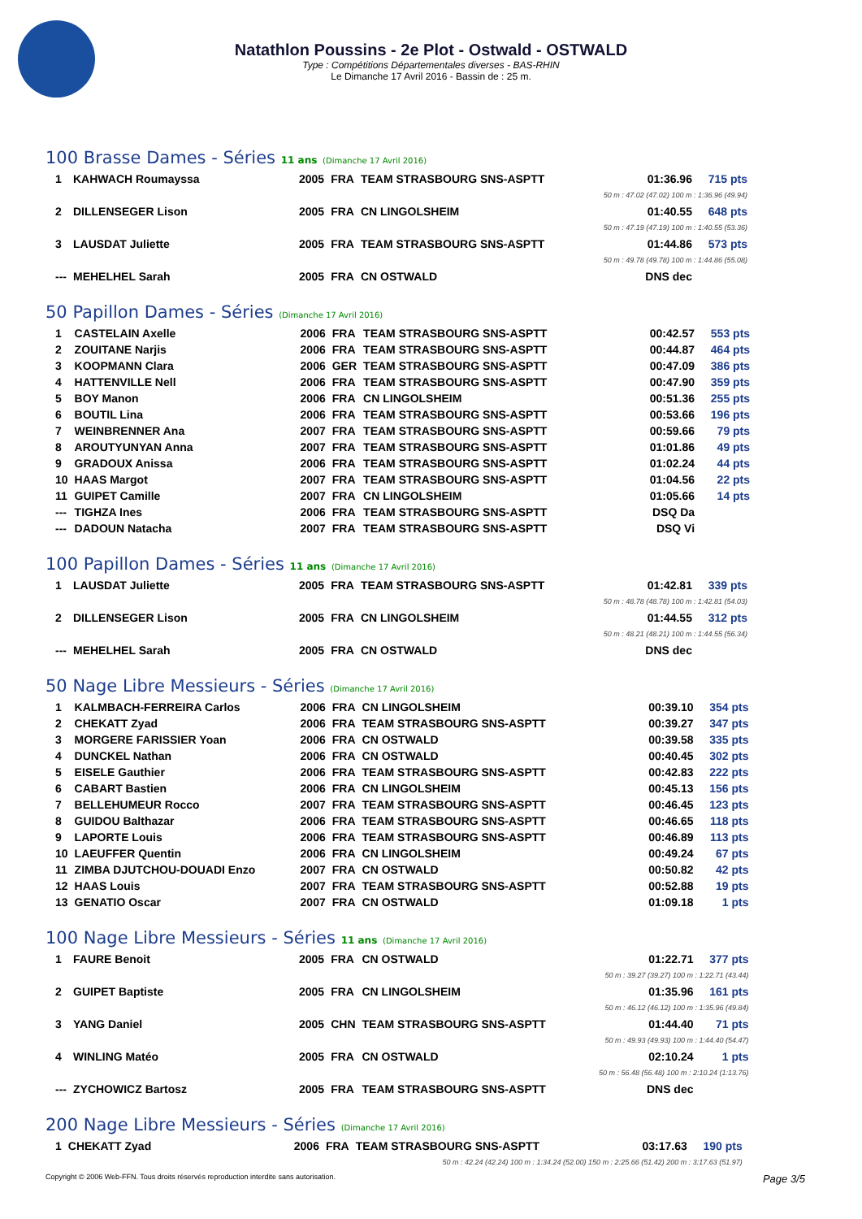Natathlon Poussins - 2e Plot - Ostwald - OSTWALD
Type : Compétitions Départementales diverses - BAS-RHIN
Le Dimanche 17 Avril 2016 - Bassin de : 25 m.
100 Brasse Dames - Séries 11 ans (Dimanche 17 Avril 2016)
| 1 | KAHWACH Roumayssa | 2005 | FRA | TEAM STRASBOURG SNS-ASPTT | 01:36.96 | 715 pts |
| 50 m : 47.02 (47.02) 100 m : 1:36.96 (49.94) | | | | | | |
| 2 | DILLENSEGER Lison | 2005 | FRA | CN LINGOLSHEIM | 01:40.55 | 648 pts |
| 50 m : 47.19 (47.19) 100 m : 1:40.55 (53.36) | | | | | | |
| 3 | LAUSDAT Juliette | 2005 | FRA | TEAM STRASBOURG SNS-ASPTT | 01:44.86 | 573 pts |
| 50 m : 49.78 (49.78) 100 m : 1:44.86 (55.08) | | | | | | |
| --- | MEHELHEL Sarah | 2005 | FRA | CN OSTWALD | DNS dec | |
50 Papillon Dames - Séries (Dimanche 17 Avril 2016)
| 1 | CASTELAIN Axelle | 2006 | FRA | TEAM STRASBOURG SNS-ASPTT | 00:42.57 | 553 pts |
| 2 | ZOUITANE Narjis | 2006 | FRA | TEAM STRASBOURG SNS-ASPTT | 00:44.87 | 464 pts |
| 3 | KOOPMANN Clara | 2006 | GER | TEAM STRASBOURG SNS-ASPTT | 00:47.09 | 386 pts |
| 4 | HATTENVILLE Nell | 2006 | FRA | TEAM STRASBOURG SNS-ASPTT | 00:47.90 | 359 pts |
| 5 | BOY Manon | 2006 | FRA | CN LINGOLSHEIM | 00:51.36 | 255 pts |
| 6 | BOUTIL Lina | 2006 | FRA | TEAM STRASBOURG SNS-ASPTT | 00:53.66 | 196 pts |
| 7 | WEINBRENNER Ana | 2007 | FRA | TEAM STRASBOURG SNS-ASPTT | 00:59.66 | 79 pts |
| 8 | AROUTYUNYAN Anna | 2007 | FRA | TEAM STRASBOURG SNS-ASPTT | 01:01.86 | 49 pts |
| 9 | GRADOUX Anissa | 2006 | FRA | TEAM STRASBOURG SNS-ASPTT | 01:02.24 | 44 pts |
| 10 | HAAS Margot | 2007 | FRA | TEAM STRASBOURG SNS-ASPTT | 01:04.56 | 22 pts |
| 11 | GUIPET Camille | 2007 | FRA | CN LINGOLSHEIM | 01:05.66 | 14 pts |
| --- | TIGHZA Ines | 2006 | FRA | TEAM STRASBOURG SNS-ASPTT | DSQ Da | |
| --- | DADOUN Natacha | 2007 | FRA | TEAM STRASBOURG SNS-ASPTT | DSQ Vi | |
100 Papillon Dames - Séries 11 ans (Dimanche 17 Avril 2016)
| 1 | LAUSDAT Juliette | 2005 | FRA | TEAM STRASBOURG SNS-ASPTT | 01:42.81 | 339 pts |
| 50 m : 48.78 (48.78) 100 m : 1:42.81 (54.03) | | | | | | |
| 2 | DILLENSEGER Lison | 2005 | FRA | CN LINGOLSHEIM | 01:44.55 | 312 pts |
| 50 m : 48.21 (48.21) 100 m : 1:44.55 (56.34) | | | | | | |
| --- | MEHELHEL Sarah | 2005 | FRA | CN OSTWALD | DNS dec | |
50 Nage Libre Messieurs - Séries (Dimanche 17 Avril 2016)
| 1 | KALMBACH-FERREIRA Carlos | 2006 | FRA | CN LINGOLSHEIM | 00:39.10 | 354 pts |
| 2 | CHEKATT Zyad | 2006 | FRA | TEAM STRASBOURG SNS-ASPTT | 00:39.27 | 347 pts |
| 3 | MORGERE FARISSIER Yoan | 2006 | FRA | CN OSTWALD | 00:39.58 | 335 pts |
| 4 | DUNCKEL Nathan | 2006 | FRA | CN OSTWALD | 00:40.45 | 302 pts |
| 5 | EISELE Gauthier | 2006 | FRA | TEAM STRASBOURG SNS-ASPTT | 00:42.83 | 222 pts |
| 6 | CABART Bastien | 2006 | FRA | CN LINGOLSHEIM | 00:45.13 | 156 pts |
| 7 | BELLEHUMEUR Rocco | 2007 | FRA | TEAM STRASBOURG SNS-ASPTT | 00:46.45 | 123 pts |
| 8 | GUIDOU Balthazar | 2006 | FRA | TEAM STRASBOURG SNS-ASPTT | 00:46.65 | 118 pts |
| 9 | LAPORTE Louis | 2006 | FRA | TEAM STRASBOURG SNS-ASPTT | 00:46.89 | 113 pts |
| 10 | LAEUFFER Quentin | 2006 | FRA | CN LINGOLSHEIM | 00:49.24 | 67 pts |
| 11 | ZIMBA DJUTCHOU-DOUADI Enzo | 2007 | FRA | CN OSTWALD | 00:50.82 | 42 pts |
| 12 | HAAS Louis | 2007 | FRA | TEAM STRASBOURG SNS-ASPTT | 00:52.88 | 19 pts |
| 13 | GENATIO Oscar | 2007 | FRA | CN OSTWALD | 01:09.18 | 1 pts |
100 Nage Libre Messieurs - Séries 11 ans (Dimanche 17 Avril 2016)
| 1 | FAURE Benoit | 2005 | FRA | CN OSTWALD | 01:22.71 | 377 pts |
| 50 m : 39.27 (39.27) 100 m : 1:22.71 (43.44) | | | | | | |
| 2 | GUIPET Baptiste | 2005 | FRA | CN LINGOLSHEIM | 01:35.96 | 161 pts |
| 50 m : 46.12 (46.12) 100 m : 1:35.96 (49.84) | | | | | | |
| 3 | YANG Daniel | 2005 | CHN | TEAM STRASBOURG SNS-ASPTT | 01:44.40 | 71 pts |
| 50 m : 49.93 (49.93) 100 m : 1:44.40 (54.47) | | | | | | |
| 4 | WINLING Matéo | 2005 | FRA | CN OSTWALD | 02:10.24 | 1 pts |
| 50 m : 56.48 (56.48) 100 m : 2:10.24 (1:13.76) | | | | | | |
| --- | ZYCHOWICZ Bartosz | 2005 | FRA | TEAM STRASBOURG SNS-ASPTT | DNS dec | |
200 Nage Libre Messieurs - Séries (Dimanche 17 Avril 2016)
| 1 | CHEKATT Zyad | 2006 | FRA | TEAM STRASBOURG SNS-ASPTT | 03:17.63 | 190 pts |
| 50 m : 42.24 (42.24) 100 m : 1:34.24 (52.00) 150 m : 2:25.66 (51.42) 200 m : 3:17.63 (51.97) | | | | | | |
Copyright © 2006 Web-FFN. Tous droits réservés reproduction interdite sans autorisation. Page 3/5